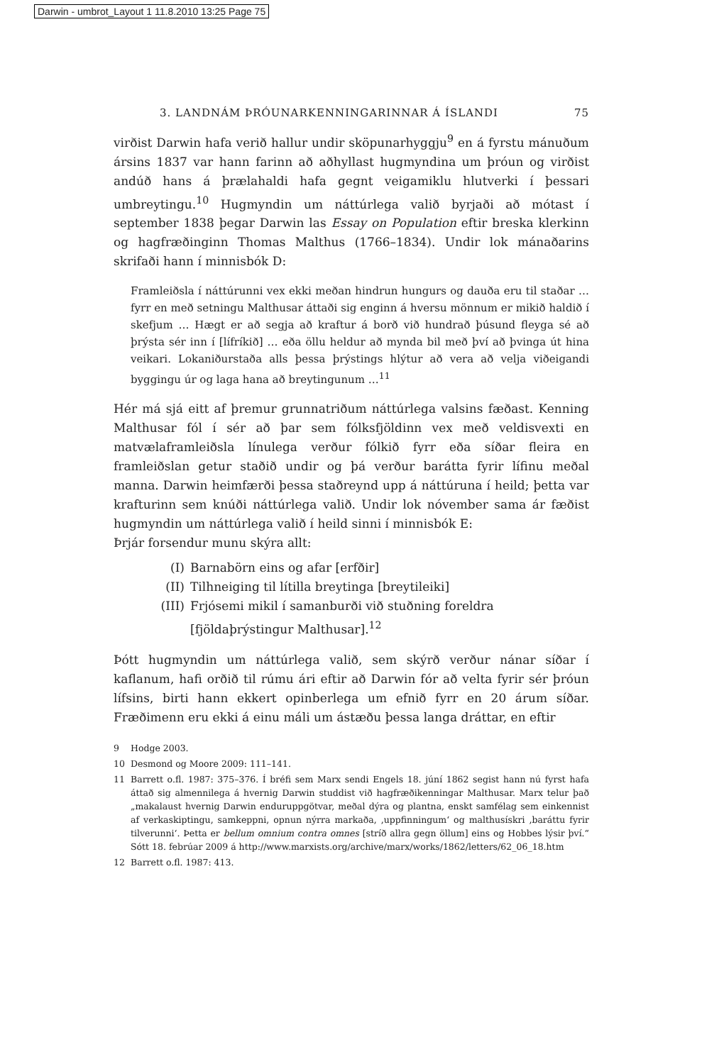Darwin - umbrot_Layout 1 11.8.2010 13:25 Page 75
3. LANDNÁM ÞRÓUNARKENNINGARINNAR Á ÍSLANDI 75
virðist Darwin hafa verið hallur undir sköpunarhyggju<sup>9</sup> en á fyrstu mánuðum ársins 1837 var hann farinn að aðhyllast hugmyndina um þróun og virðist andúð hans á þrælahaldi hafa gegnt veigamiklu hlutverki í þessari umbreytingu.<sup>10</sup> Hugmyndin um náttúrlega valið byrjaði að mótast í september 1838 þegar Darwin las Essay on Population eftir breska klerkinn og hagfræðinginn Thomas Malthus (1766–1834). Undir lok mánaðarins skrifaði hann í minnisbók D:
Framleiðsla í náttúrunni vex ekki meðan hindrun hungurs og dauða eru til staðar … fyrr en með setningu Malthusar áttaði sig enginn á hversu mönnum er mikið haldið í skefjum … Hægt er að segja að kraftur á borð við hundrað þúsund fleyga sé að þrýsta sér inn í [lífríkið] … eða öllu heldur að mynda bil með því að þvinga út hina veikari. Lokaniðurstaða alls þessa þrýstings hlýtur að vera að velja viðeigandi byggingu úr og laga hana að breytingunum …<sup>11</sup>
Hér má sjá eitt af þremur grunnatriðum náttúrlega valsins fæðast. Kenning Malthusar fól í sér að þar sem fólksfjöldinn vex með veldisvexti en matvælaframleiðsla línulega verður fólkið fyrr eða síðar fleira en framleiðslan getur staðið undir og þá verður barátta fyrir lífinu meðal manna. Darwin heimfærði þessa staðreynd upp á náttúruna í heild; þetta var krafturinn sem knúði náttúrlega valið. Undir lok nóvember sama ár fæðist hugmyndin um náttúrlega valið í heild sinni í minnisbók E:
Þrjár forsendur munu skýra allt:
(I) Barnabörn eins og afar [erfðir]
(II) Tilhneiging til lítilla breytinga [breytileiki]
(III) Frjósemi mikil í samanburði við stuðning foreldra [fjöldaþrýstingur Malthusar].<sup>12</sup>
Þótt hugmyndin um náttúrlega valið, sem skýrð verður nánar síðar í kaflanum, hafi orðið til rúmu ári eftir að Darwin fór að velta fyrir sér þróun lífsins, birti hann ekkert opinberlega um efnið fyrr en 20 árum síðar. Fræðimenn eru ekki á einu máli um ástæðu þessa langa dráttar, en eftir
9 Hodge 2003.
10 Desmond og Moore 2009: 111–141.
11 Barrett o.fl. 1987: 375–376. Í bréfi sem Marx sendi Engels 18. júní 1862 segist hann nú fyrst hafa áttað sig almennilega á hvernig Darwin studdist við hagfræðikenningar Malthusar. Marx telur það „makalaust hvernig Darwin enduruppgötvar, meðal dýra og plantna, enskt samfélag sem einkennist af verkaskiptingu, samkeppni, opnun nýrra markaða, ‚uppfinningum‘ og malthusískri ‚baráttu fyrir tilverunni‘. Þetta er bellum omnium contra omnes [stríð allra gegn öllum] eins og Hobbes lýsir því.“ Sótt 18. febrúar 2009 á http://www.marxists.org/archive/marx/works/1862/letters/62_06_18.htm
12 Barrett o.fl. 1987: 413.